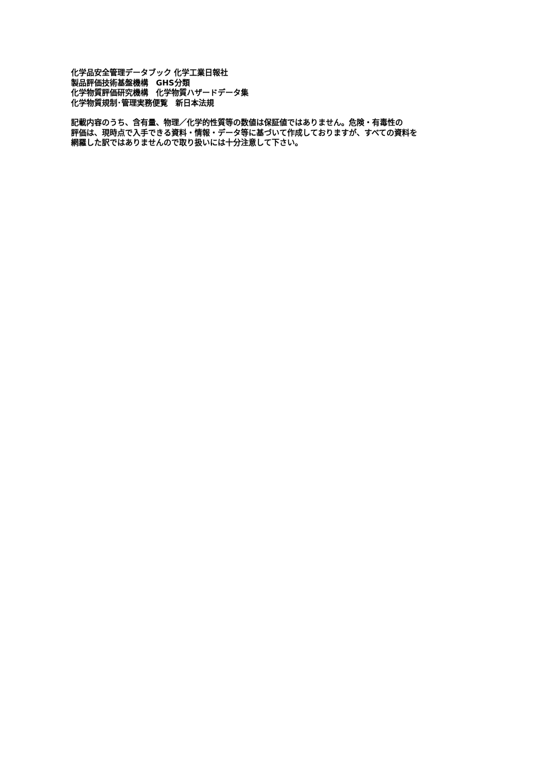化学品安全管理データブック 化学工業日報社
製品評価技術基盤機構　GHS分類
化学物質評価研究機構　化学物質ハザードデータ集
化学物質規制･管理実務便覧　新日本法規
記載内容のうち、含有量、物理／化学的性質等の数値は保証値ではありません。危険・有毒性の
評価は、現時点で入手できる資料・情報・データ等に基づいて作成しておりますが、すべての資料を
網羅した訳ではありませんので取り扱いには十分注意して下さい。